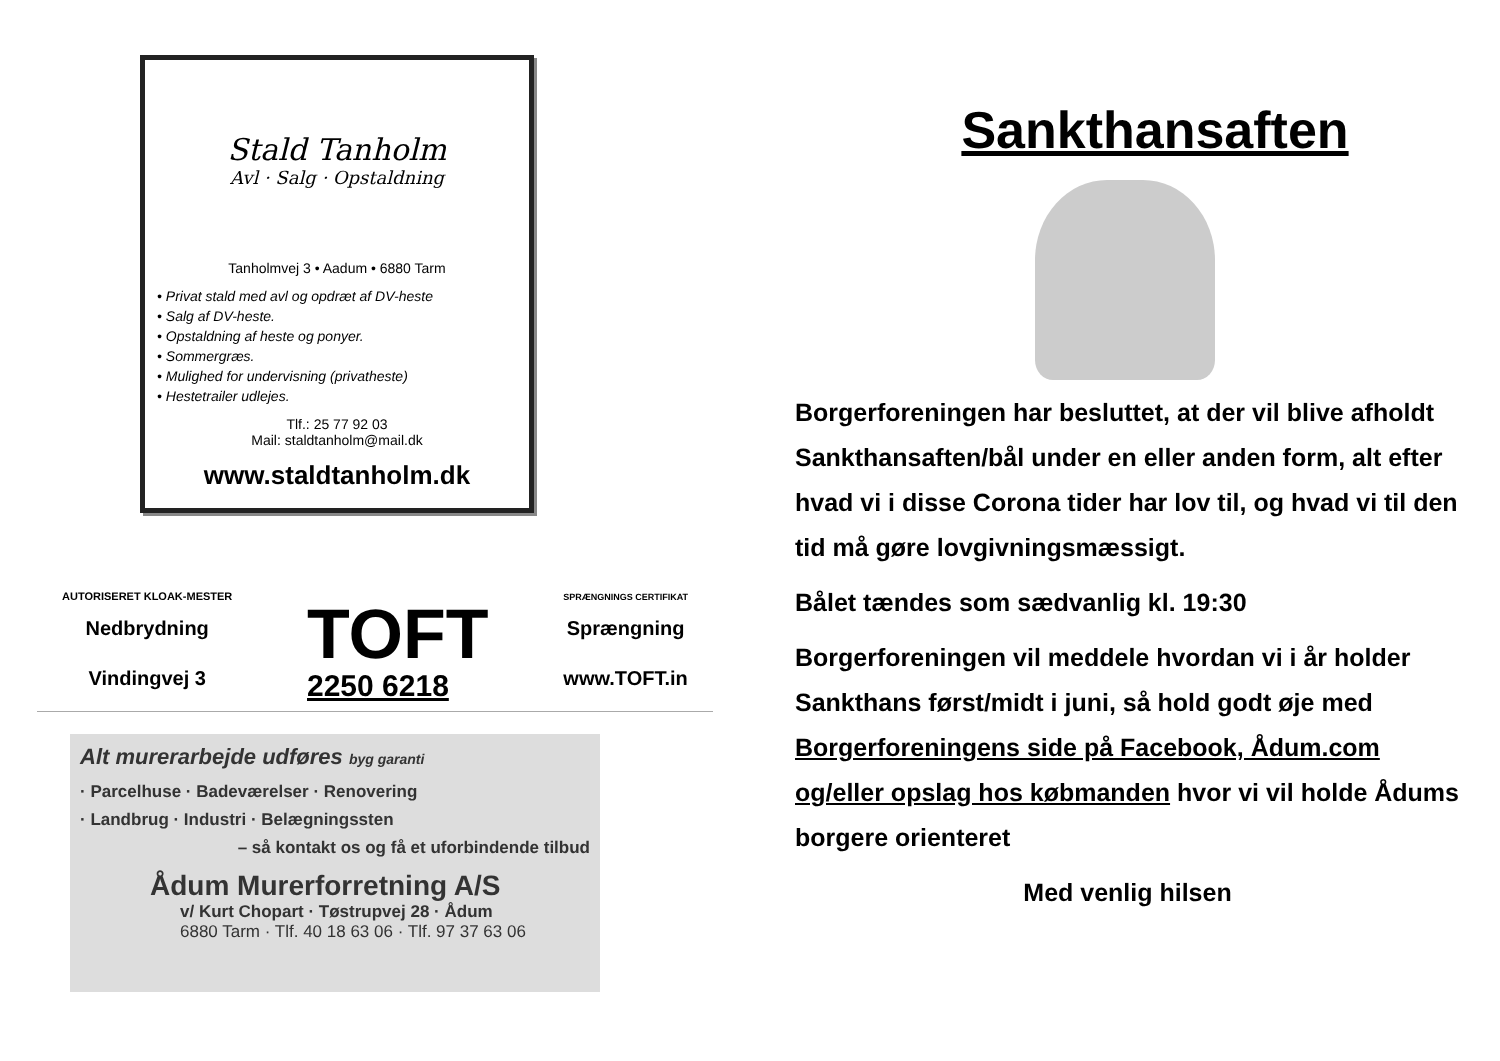Stald Tanholm
Avl · Salg · Opstaldning
Tanholmvej 3 • Aadum • 6880 Tarm
• Privat stald med avl og opdræt af DV-heste
• Salg af DV-heste.
• Opstaldning af heste og ponyer.
• Sommergræs.
• Mulighed for undervisning (privatheste)
• Hestetrailer udlejes.
Tlf.: 25 77 92 03
Mail: staldtanholm@mail.dk
www.staldtanholm.dk
AUTORISERET KLOAK-MESTER
Nedbrydning
Vindingvej 3
TOFT
2250 6218
SPRÆNGNINGS CERTIFIKAT
Sprængning
www.TOFT.in
Alt murerarbejde udføres byg garanti
· Parcelhuse · Badeværelser · Renovering
· Landbrug · Industri · Belægningssten
– så kontakt os og få et uforbindende tilbud
Ådum Murerforretning A/S
v/ Kurt Chopart · Tøstrupvej 28 · Ådum
6880 Tarm · Tlf. 40 18 63 06 · Tlf. 97 37 63 06
Sankthansaften
Borgerforeningen har besluttet, at der vil blive afholdt Sankthansaften/bål under en eller anden form, alt efter hvad vi i disse Corona tider har lov til, og hvad vi til den tid må gøre lovgivningsmæssigt.
Bålet tændes som sædvanlig kl. 19:30
Borgerforeningen vil meddele hvordan vi i år holder Sankthans først/midt i juni, så hold godt øje med Borgerforeningens side på Facebook, Ådum.com og/eller opslag hos købmanden hvor vi vil holde Ådums borgere orienteret
Med venlig hilsen